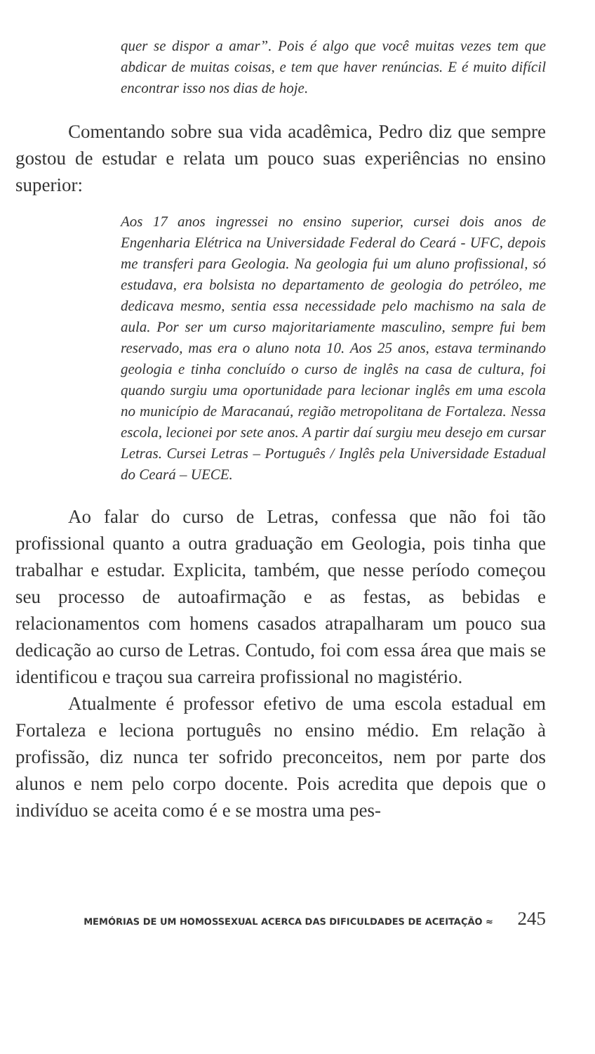quer se dispor a amar”. Pois é algo que você muitas vezes tem que abdicar de muitas coisas, e tem que haver renúncias. E é muito difícil encontrar isso nos dias de hoje.
Comentando sobre sua vida acadêmica, Pedro diz que sempre gostou de estudar e relata um pouco suas experiências no ensino superior:
Aos 17 anos ingressei no ensino superior, cursei dois anos de Engenharia Elétrica na Universidade Federal do Ceará - UFC, depois me transferi para Geologia. Na geologia fui um aluno profissional, só estudava, era bolsista no departamento de geologia do petróleo, me dedicava mesmo, sentia essa necessidade pelo machismo na sala de aula. Por ser um curso majoritariamente masculino, sempre fui bem reservado, mas era o aluno nota 10. Aos 25 anos, estava terminando geologia e tinha concluído o curso de inglês na casa de cultura, foi quando surgiu uma oportunidade para lecionar inglês em uma escola no município de Maracanaú, região metropolitana de Fortaleza. Nessa escola, lecionei por sete anos. A partir daí surgiu meu desejo em cursar Letras. Cursei Letras – Português / Inglês pela Universidade Estadual do Ceará – UECE.
Ao falar do curso de Letras, confessa que não foi tão profissional quanto a outra graduação em Geologia, pois tinha que trabalhar e estudar. Explicita, também, que nesse período começou seu processo de autoafirmação e as festas, as bebidas e relacionamentos com homens casados atrapalharam um pouco sua dedicação ao curso de Letras. Contudo, foi com essa área que mais se identificou e traçou sua carreira profissional no magistério.
Atualmente é professor efetivo de uma escola estadual em Fortaleza e leciona português no ensino médio. Em relação à profissão, diz nunca ter sofrido preconceitos, nem por parte dos alunos e nem pelo corpo docente. Pois acredita que depois que o indivíduo se aceita como é e se mostra uma pes-
MEMÓRIAS DE UM HOMOSSEXUAL ACERCA DAS DIFICULDADES DE ACEITAÇÃO ≈ 245